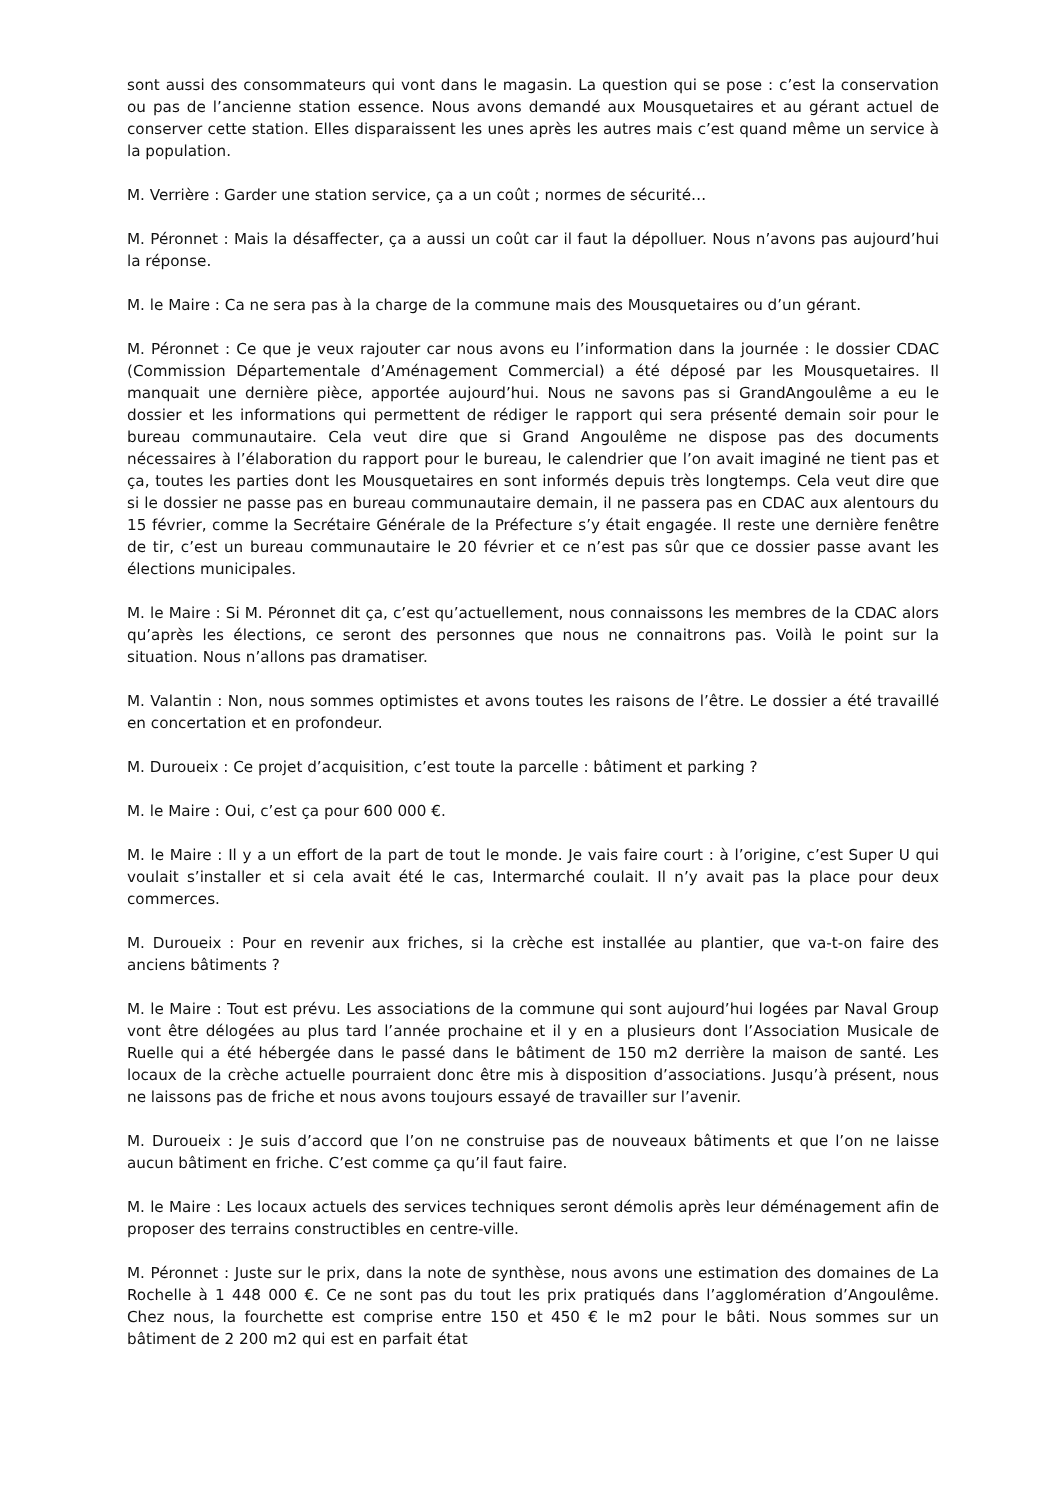sont aussi des consommateurs qui vont dans le magasin. La question qui se pose : c’est la conservation ou pas de l’ancienne station essence. Nous avons demandé aux Mousquetaires et au gérant actuel de conserver cette station. Elles disparaissent les unes après les autres mais c’est quand même un service à la population.
M. Verrière : Garder une station service, ça a un coût ; normes de sécurité…
M. Péronnet : Mais la désaffecter, ça a aussi un coût car il faut la dépolluer. Nous n’avons pas aujourd’hui la réponse.
M. le Maire : Ca ne sera pas à la charge de la commune mais des Mousquetaires ou d’un gérant.
M. Péronnet : Ce que je veux rajouter car nous avons eu l’information dans la journée : le dossier CDAC (Commission Départementale d’Aménagement Commercial) a été déposé par les Mousquetaires. Il manquait une dernière pièce, apportée aujourd’hui. Nous ne savons pas si GrandAngoulême a eu le dossier et les informations qui permettent de rédiger le rapport qui sera présenté demain soir pour le bureau communautaire. Cela veut dire que si Grand Angoulême ne dispose pas des documents nécessaires à l’élaboration du rapport pour le bureau, le calendrier que l’on avait imaginé ne tient pas et ça, toutes les parties dont les Mousquetaires en sont informés depuis très longtemps. Cela veut dire que si le dossier ne passe pas en bureau communautaire demain, il ne passera pas en CDAC aux alentours du 15 février, comme la Secrétaire Générale de la Préfecture s’y était engagée. Il reste une dernière fenêtre de tir, c’est un bureau communautaire le 20 février et ce n’est pas sûr que ce dossier passe avant les élections municipales.
M. le Maire : Si M. Péronnet dit ça, c’est qu’actuellement, nous connaissons les membres de la CDAC alors qu’après les élections, ce seront des personnes que nous ne connaitrons pas. Voilà le point sur la situation. Nous n’allons pas dramatiser.
M. Valantin : Non, nous sommes optimistes et avons toutes les raisons de l’être. Le dossier a été travaillé en concertation et en profondeur.
M. Duroueix : Ce projet d’acquisition, c’est toute la parcelle : bâtiment et parking ?
M. le Maire : Oui, c’est ça pour 600 000 €.
M. le Maire : Il y a un effort de la part de tout le monde. Je vais faire court : à l’origine, c’est Super U qui voulait s’installer et si cela avait été le cas, Intermarché coulait. Il n’y avait pas la place pour deux commerces.
M. Duroueix : Pour en revenir aux friches, si la crèche est installée au plantier, que va-t-on faire des anciens bâtiments ?
M. le Maire : Tout est prévu. Les associations de la commune qui sont aujourd’hui logées par Naval Group vont être délogées au plus tard l’année prochaine et il y en a plusieurs dont l’Association Musicale de Ruelle qui a été hébergée dans le passé dans le bâtiment de 150 m2 derrière la maison de santé. Les locaux de la crèche actuelle pourraient donc être mis à disposition d’associations. Jusqu’à présent, nous ne laissons pas de friche et nous avons toujours essayé de travailler sur l’avenir.
M. Duroueix : Je suis d’accord que l’on ne construise pas de nouveaux bâtiments et que l’on ne laisse aucun bâtiment en friche. C’est comme ça qu’il faut faire.
M. le Maire : Les locaux actuels des services techniques seront démolis après leur déménagement afin de proposer des terrains constructibles en centre-ville.
M. Péronnet : Juste sur le prix, dans la note de synthèse, nous avons une estimation des domaines de La Rochelle à 1 448 000 €. Ce ne sont pas du tout les prix pratiqués dans l’agglomération d’Angoulême. Chez nous, la fourchette est comprise entre 150 et 450 € le m2 pour le bâti. Nous sommes sur un bâtiment de 2 200 m2 qui est en parfait état